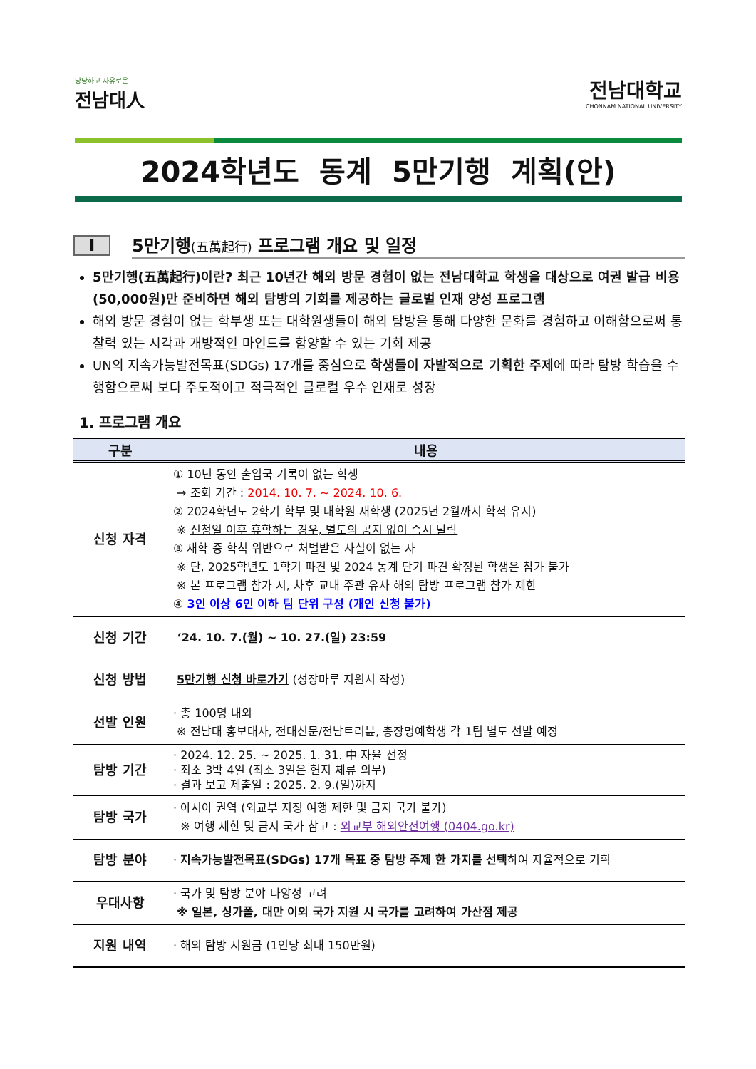당당하고 자유로운
전남대人
전남대학교
CHONNAM NATIONAL UNIVERSITY
2024학년도 동계 5만기행 계획(안)
I
5만기행(五萬起行) 프로그램 개요 및 일정
5만기행(五萬起行)이란? 최근 10년간 해외 방문 경험이 없는 전남대학교 학생을 대상으로 여권 발급 비용(50,000원)만 준비하면 해외 탐방의 기회를 제공하는 글로벌 인재 양성 프로그램
해외 방문 경험이 없는 학부생 또는 대학원생들이 해외 탐방을 통해 다양한 문화를 경험하고 이해함으로써 통찰력 있는 시각과 개방적인 마인드를 함양할 수 있는 기회 제공
UN의 지속가능발전목표(SDGs) 17개를 중심으로 학생들이 자발적으로 기획한 주제에 따라 탐방 학습을 수행함으로써 보다 주도적이고 적극적인 글로컬 우수 인재로 성장
1. 프로그램 개요
| 구분 | 내용 |
| --- | --- |
| 신청 자격 | ① 10년 동안 출입국 기록이 없는 학생 → 조회 기간 : 2014. 10. 7. ~ 2024. 10. 6. ② 2024학년도 2학기 학부 및 대학원 재학생 (2025년 2월까지 학적 유지) ※ 신청일 이후 휴학하는 경우, 별도의 공지 없이 즉시 탈락 ③ 재학 중 학칙 위반으로 처벌받은 사실이 없는 자 ※ 단, 2025학년도 1학기 파견 및 2024 동계 단기 파견 확정된 학생은 참가 불가 ※ 본 프로그램 참가 시, 차후 교내 주관 유사 해외 탐방 프로그램 참가 제한 ④ 3인 이상 6인 이하 팀 단위 구성 (개인 신청 불가) |
| 신청 기간 | ‘24. 10. 7.(월) ~ 10. 27.(일) 23:59 |
| 신청 방법 | 5만기행 신청 바로가기 (성장마루 지원서 작성) |
| 선발 인원 | · 총 100명 내외 ※ 전남대 홍보대사, 전대신문/전남트리뷴, 총장명예학생 각 1팀 별도 선발 예정 |
| 탐방 기간 | · 2024. 12. 25. ~ 2025. 1. 31. 中 자율 선정 · 최소 3박 4일 (최소 3일은 현지 체류 의무) · 결과 보고 제출일 : 2025. 2. 9.(일)까지 |
| 탐방 국가 | · 아시아 권역 (외교부 지정 여행 제한 및 금지 국가 불가) ※ 여행 제한 및 금지 국가 참고 : 외교부 해외안전여행 (0404.go.kr) |
| 탐방 분야 | · 지속가능발전목표(SDGs) 17개 목표 중 탐방 주제 한 가지를 선택 하여 자율적으로 기획 |
| 우대사항 | · 국가 및 탐방 분야 다양성 고려 ※ 일본, 싱가폴, 대만 이외 국가 지원 시 국가를 고려하여 가산점 제공 |
| 지원 내역 | · 해외 탐방 지원금 (1인당 최대 150만원) |